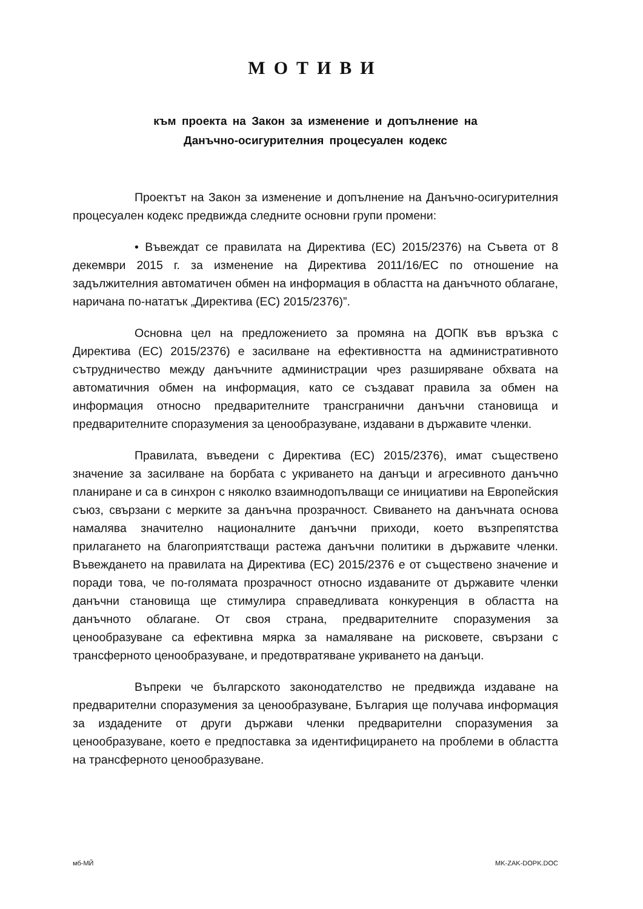МОТИВИ
към проекта на Закон за изменение и допълнение на
Данъчно-осигурителния процесуален кодекс
Проектът на Закон за изменение и допълнение на Данъчно-осигурителния процесуален кодекс предвижда следните основни групи промени:
• Въвеждат се правилата на Директива (ЕС) 2015/2376) на Съвета от 8 декември 2015 г. за изменение на Директива 2011/16/ЕС по отношение на задължителния автоматичен обмен на информация в областта на данъчното облагане, наричана по-нататък „Директива (ЕС) 2015/2376)”.
Основна цел на предложението за промяна на ДОПК във връзка с Директива (ЕС) 2015/2376) е засилване на ефективността на административното сътрудничество между данъчните администрации чрез разширяване обхвата на автоматичния обмен на информация, като се създават правила за обмен на информация относно предварителните трансгранични данъчни становища и предварителните споразумения за ценообразуване, издавани в държавите членки.
Правилата, въведени с Директива (ЕС) 2015/2376), имат съществено значение за засилване на борбата с укриването на данъци и агресивното данъчно планиране и са в синхрон с няколко взаимнодопълващи се инициативи на Европейския съюз, свързани с мерките за данъчна прозрачност. Свиването на данъчната основа намалява значително националните данъчни приходи, което възпрепятства прилагането на благоприятстващи растежа данъчни политики в държавите членки. Въвеждането на правилата на Директива (ЕС) 2015/2376 е от съществено значение и поради това, че по-голямата прозрачност относно издаваните от държавите членки данъчни становища ще стимулира справедливата конкуренция в областта на данъчното облагане. От своя страна, предварителните споразумения за ценообразуване са ефективна мярка за намаляване на рисковете, свързани с трансферното ценообразуване, и предотвратяване укриването на данъци.
Въпреки че българското законодателство не предвижда издаване на предварителни споразумения за ценообразуване, България ще получава информация за издадените от други държави членки предварителни споразумения за ценообразуване, което е предпоставка за идентифицирането на проблеми в областта на трансферното ценообразуване.
мб-МЙ MK-ZAK-DOPK.DOC